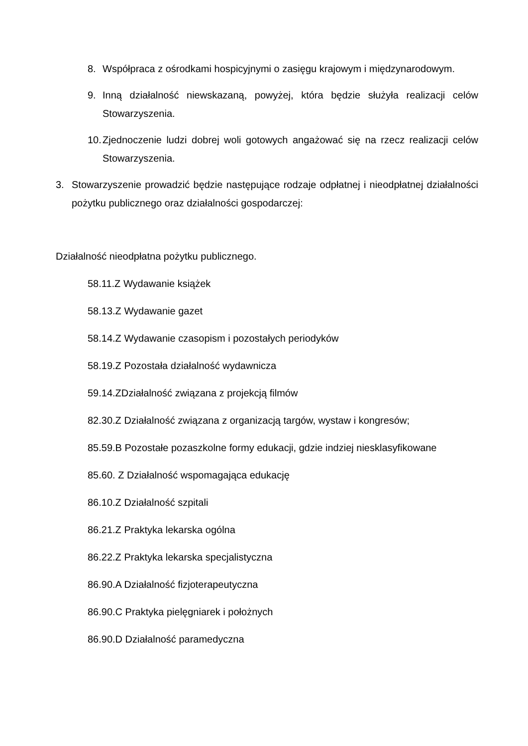8. Współpraca z ośrodkami hospicyjnymi o zasięgu krajowym i międzynarodowym.
9. Inną działalność niewskazaną, powyżej, która będzie służyła realizacji celów Stowarzyszenia.
10. Zjednoczenie ludzi dobrej woli gotowych angażować się na rzecz realizacji celów Stowarzyszenia.
3. Stowarzyszenie prowadzić będzie następujące rodzaje odpłatnej i nieodpłatnej działalności pożytku publicznego oraz działalności gospodarczej:
Działalność nieodpłatna pożytku publicznego.
58.11.Z Wydawanie książek
58.13.Z Wydawanie gazet
58.14.Z Wydawanie czasopism i pozostałych periodyków
58.19.Z Pozostała działalność wydawnicza
59.14.ZDziałalność związana z projekcją filmów
82.30.Z Działalność związana z organizacją targów, wystaw i kongresów;
85.59.B Pozostałe pozaszkolne formy edukacji, gdzie indziej niesklasyfikowane
85.60. Z Działalność wspomagająca edukację
86.10.Z Działalność szpitali
86.21.Z Praktyka lekarska ogólna
86.22.Z Praktyka lekarska specjalistyczna
86.90.A Działalność fizjoterapeutyczna
86.90.C Praktyka pielęgniarek i położnych
86.90.D Działalność paramedyczna